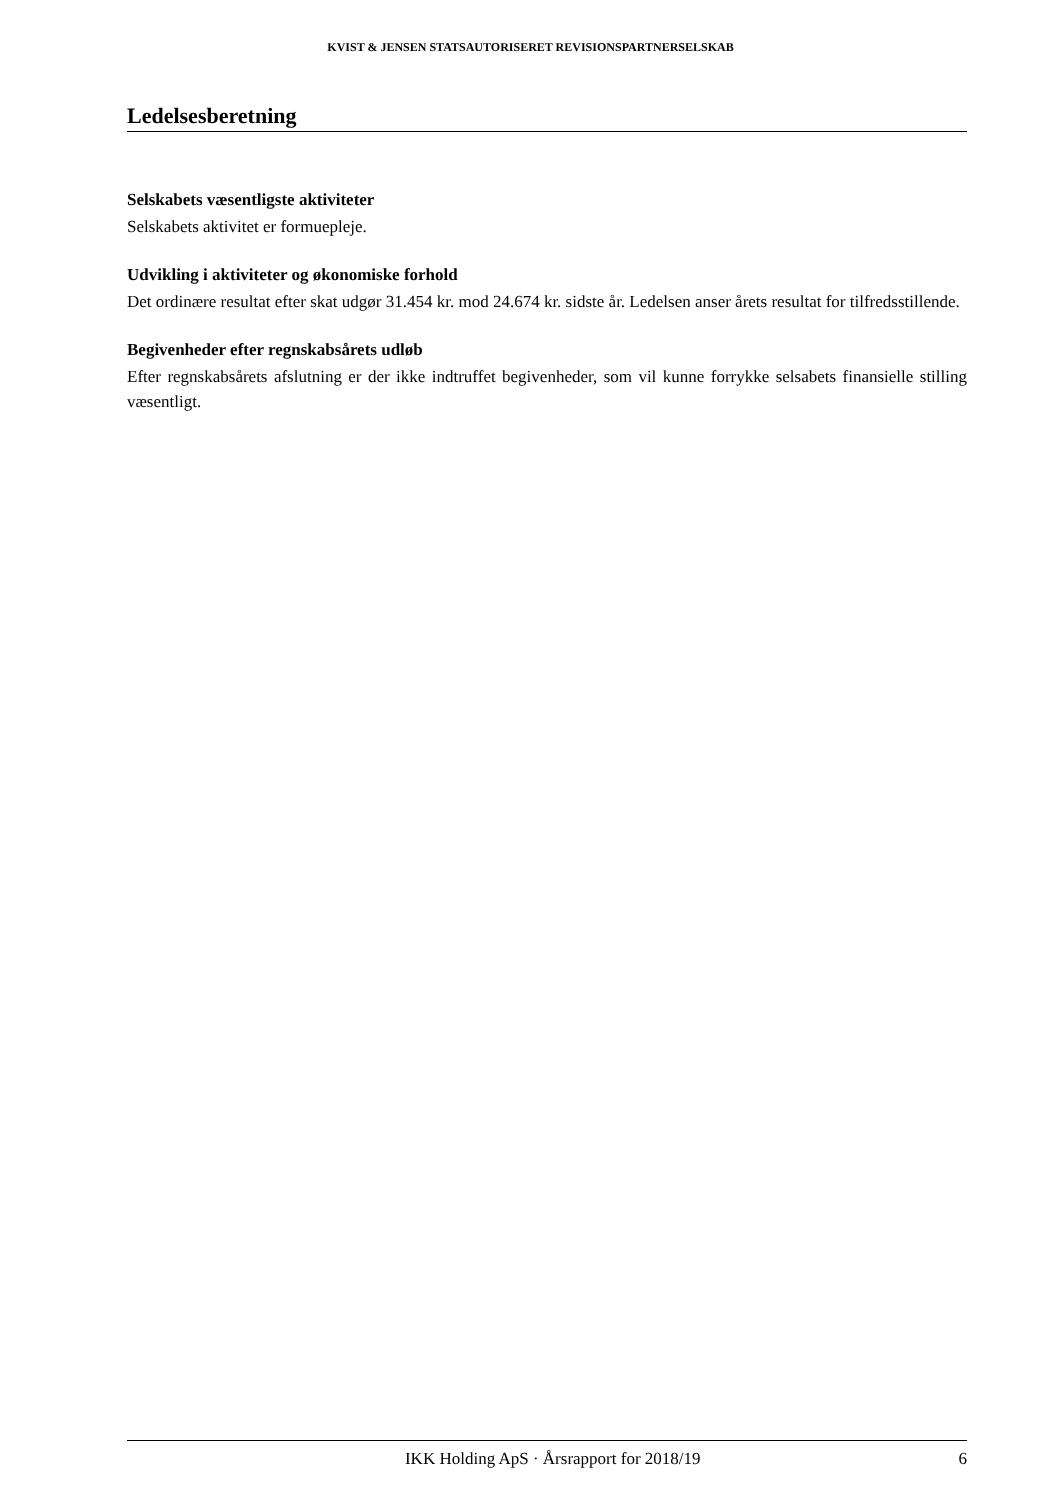KVIST & JENSEN STATSAUTORISERET REVISIONSPARTNERSELSKAB
Ledelsesberetning
Selskabets væsentligste aktiviteter
Selskabets aktivitet er formuepleje.
Udvikling i aktiviteter og økonomiske forhold
Det ordinære resultat efter skat udgør 31.454 kr. mod 24.674 kr. sidste år. Ledelsen anser årets resultat for tilfredsstillende.
Begivenheder efter regnskabsårets udløb
Efter regnskabsårets afslutning er der ikke indtruffet begivenheder, som vil kunne forrykke selsabets finansielle stilling væsentligt.
IKK Holding ApS · Årsrapport for 2018/19 6